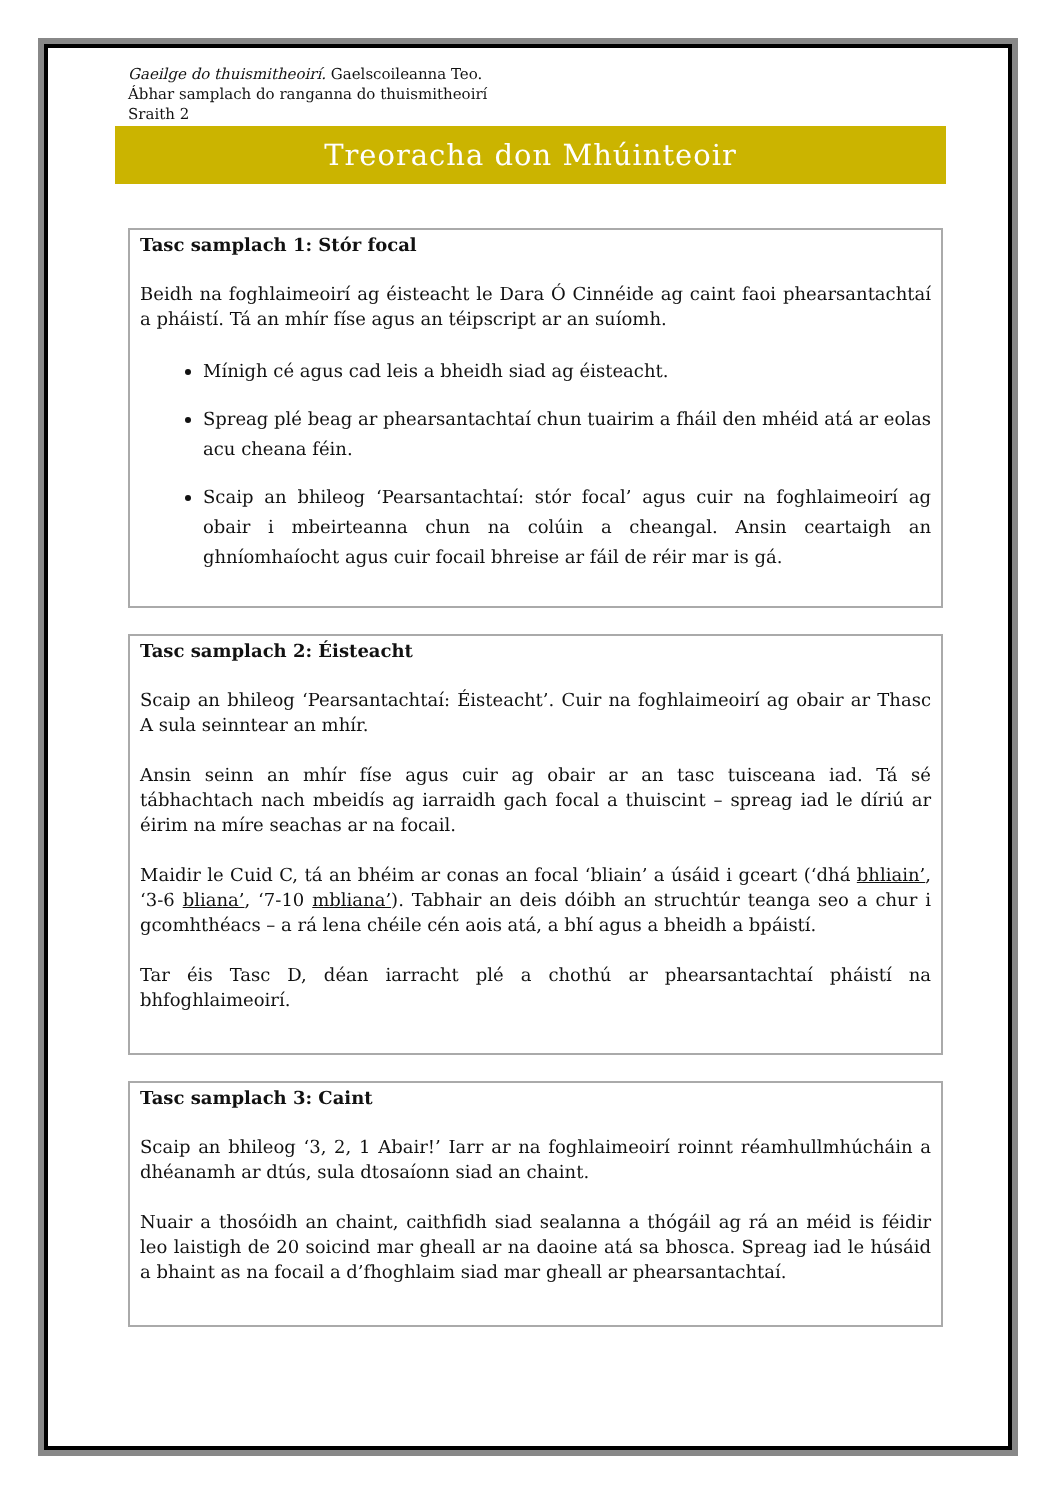Gaeilge do thuismitheoirí. Gaelscoileanna Teo.
Ábhar samplach do ranganna do thuismitheoirí
Sraith 2
Treoracha don Mhúinteoir
Tasc samplach 1: Stór focal
Beidh na foghlaimeoirí ag éisteacht le Dara Ó Cinnéide ag caint faoi phearsantachtaí a pháistí. Tá an mhír físe agus an téipscript ar an suíomh.
Mínigh cé agus cad leis a bheidh siad ag éisteacht.
Spreag plé beag ar phearsantachtaí chun tuairim a fháil den mhéid atá ar eolas acu cheana féin.
Scaip an bhileog ‘Pearsantachtaí: stór focal’ agus cuir na foghlaimeoirí ag obair i mbeirteanna chun na colúin a cheangal. Ansin ceartaigh an ghníomhaíocht agus cuir focail bhreise ar fáil de réir mar is gá.
Tasc samplach 2: Éisteacht
Scaip an bhileog ‘Pearsantachtaí: Éisteacht’. Cuir na foghlaimeoirí ag obair ar Thasc A sula seinntear an mhír.
Ansin seinn an mhír físe agus cuir ag obair ar an tasc tuisceana iad. Tá sé tábhachtach nach mbeidís ag iarraidh gach focal a thuiscint – spreag iad le díriú ar éirim na míre seachas ar na focail.
Maidir le Cuid C, tá an bhéim ar conas an focal ‘bliain’ a úsáid i gceart (‘dhá bhliain’, ‘3-6 bliana’, ‘7-10 mbliana’). Tabhair an deis dóibh an struchtúr teanga seo a chur i gcomhthéacs – a rá lena chéile cén aois atá, a bhí agus a bheidh a bpáistí.
Tar éis Tasc D, déan iarracht plé a chothú ar phearsantachtaí pháistí na bhfoghlaimeoirí.
Tasc samplach 3: Caint
Scaip an bhileog ‘3, 2, 1 Abair!’ Iarr ar na foghlaimeoirí roinnt réamhullmhúcháin a dhéanamh ar dtús, sula dtosaíonn siad an chaint.
Nuair a thosóidh an chaint, caithfidh siad sealanna a thógáil ag rá an méid is féidir leo laistigh de 20 soicind mar gheall ar na daoine atá sa bhosca. Spreag iad le húsáid a bhaint as na focail a d’fhoghlaim siad mar gheall ar phearsantachtaí.